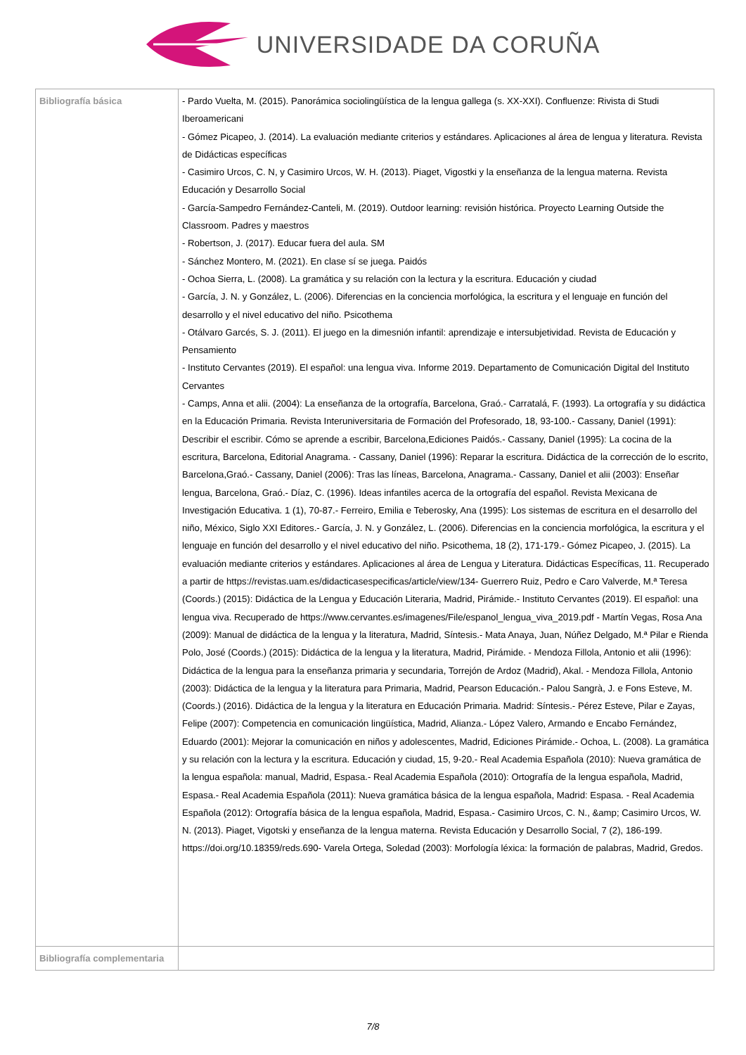UNIVERSIDADE DA CORUÑA
| Bibliografía básica | - Pardo Vuelta, M. (2015). Panorámica sociolingüística de la lengua gallega (s. XX-XXI). Confluenze: Rivista di Studi Iberoamericani - Gómez Picapeo, J. (2014). La evaluación mediante criterios y estándares. Aplicaciones al área de lengua y literatura. Revista de Didácticas específicas - Casimiro Urcos, C. N, y Casimiro Urcos, W. H. (2013). Piaget, Vigostki y la enseñanza de la lengua materna. Revista Educación y Desarrollo Social - García-Sampedro Fernández-Canteli, M. (2019). Outdoor learning: revisión histórica. Proyecto Learning Outside the Classroom. Padres y maestros - Robertson, J. (2017). Educar fuera del aula. SM - Sánchez Montero, M. (2021). En clase sí se juega. Paidós - Ochoa Sierra, L. (2008). La gramática y su relación con la lectura y la escritura. Educación y ciudad - García, J. N. y González, L. (2006). Diferencias en la conciencia morfológica, la escritura y el lenguaje en función del desarrollo y el nivel educativo del niño. Psicothema - Otálvaro Garcés, S. J. (2011). El juego en la dimesnión infantil: aprendizaje e intersubjetividad. Revista de Educación y Pensamiento - Instituto Cervantes (2019). El español: una lengua viva. Informe 2019. Departamento de Comunicación Digital del Instituto Cervantes - Camps, Anna et alii. (2004): La enseñanza de la ortografía, Barcelona, Graó.- Carratalá, F. (1993). La ortografía y su didáctica en la Educación Primaria. Revista Interuniversitaria de Formación del Profesorado, 18, 93-100.- Cassany, Daniel (1991): Describir el escribir. Cómo se aprende a escribir, Barcelona,Ediciones Paidós.- Cassany, Daniel (1995): La cocina de la escritura, Barcelona, Editorial Anagrama. - Cassany, Daniel (1996): Reparar la escritura. Didáctica de la corrección de lo escrito, Barcelona,Graó.- Cassany, Daniel (2006): Tras las líneas, Barcelona, Anagrama.- Cassany, Daniel et alii (2003): Enseñar lengua, Barcelona, Graó.- Díaz, C. (1996). Ideas infantiles acerca de la ortografía del español. Revista Mexicana de Investigación Educativa. 1 (1), 70-87.- Ferreiro, Emilia e Teberosky, Ana (1995): Los sistemas de escritura en el desarrollo del niño, México, Siglo XXI Editores.- García, J. N. y González, L. (2006). Diferencias en la conciencia morfológica, la escritura y el lenguaje en función del desarrollo y el nivel educativo del niño. Psicothema, 18 (2), 171-179.- Gómez Picapeo, J. (2015). La evaluación mediante criterios y estándares. Aplicaciones al área de Lengua y Literatura. Didácticas Específicas, 11. Recuperado a partir de https://revistas.uam.es/didacticasespecificas/article/view/134- Guerrero Ruiz, Pedro e Caro Valverde, M.ª Teresa (Coords.) (2015): Didáctica de la Lengua y Educación Literaria, Madrid, Pirámide.- Instituto Cervantes (2019). El español: una lengua viva. Recuperado de https://www.cervantes.es/imagenes/File/espanol_lengua_viva_2019.pdf - Martín Vegas, Rosa Ana (2009): Manual de didáctica de la lengua y la literatura, Madrid, Síntesis.- Mata Anaya, Juan, Núñez Delgado, M.ª Pilar e Rienda Polo, José (Coords.) (2015): Didáctica de la lengua y la literatura, Madrid, Pirámide. - Mendoza Fillola, Antonio et alii (1996): Didáctica de la lengua para la enseñanza primaria y secundaria, Torrejón de Ardoz (Madrid), Akal. - Mendoza Fillola, Antonio (2003): Didáctica de la lengua y la literatura para Primaria, Madrid, Pearson Educación.- Palou Sangrà, J. e Fons Esteve, M. (Coords.) (2016). Didáctica de la lengua y la literatura en Educación Primaria. Madrid: Síntesis.- Pérez Esteve, Pilar e Zayas, Felipe (2007): Competencia en comunicación lingüística, Madrid, Alianza.- López Valero, Armando e Encabo Fernández, Eduardo (2001): Mejorar la comunicación en niños y adolescentes, Madrid, Ediciones Pirámide.- Ochoa, L. (2008). La gramática y su relación con la lectura y la escritura. Educación y ciudad, 15, 9-20.- Real Academia Española (2010): Nueva gramática de la lengua española: manual, Madrid, Espasa.- Real Academia Española (2010): Ortografía de la lengua española, Madrid, Espasa.- Real Academia Española (2011): Nueva gramática básica de la lengua española, Madrid: Espasa. - Real Academia Española (2012): Ortografía básica de la lengua española, Madrid, Espasa.- Casimiro Urcos, C. N., &amp; Casimiro Urcos, W. N. (2013). Piaget, Vigotski y enseñanza de la lengua materna. Revista Educación y Desarrollo Social, 7 (2), 186-199. https://doi.org/10.18359/reds.690- Varela Ortega, Soledad (2003): Morfología léxica: la formación de palabras, Madrid, Gredos. |
| Bibliografía complementaria | |
7/8